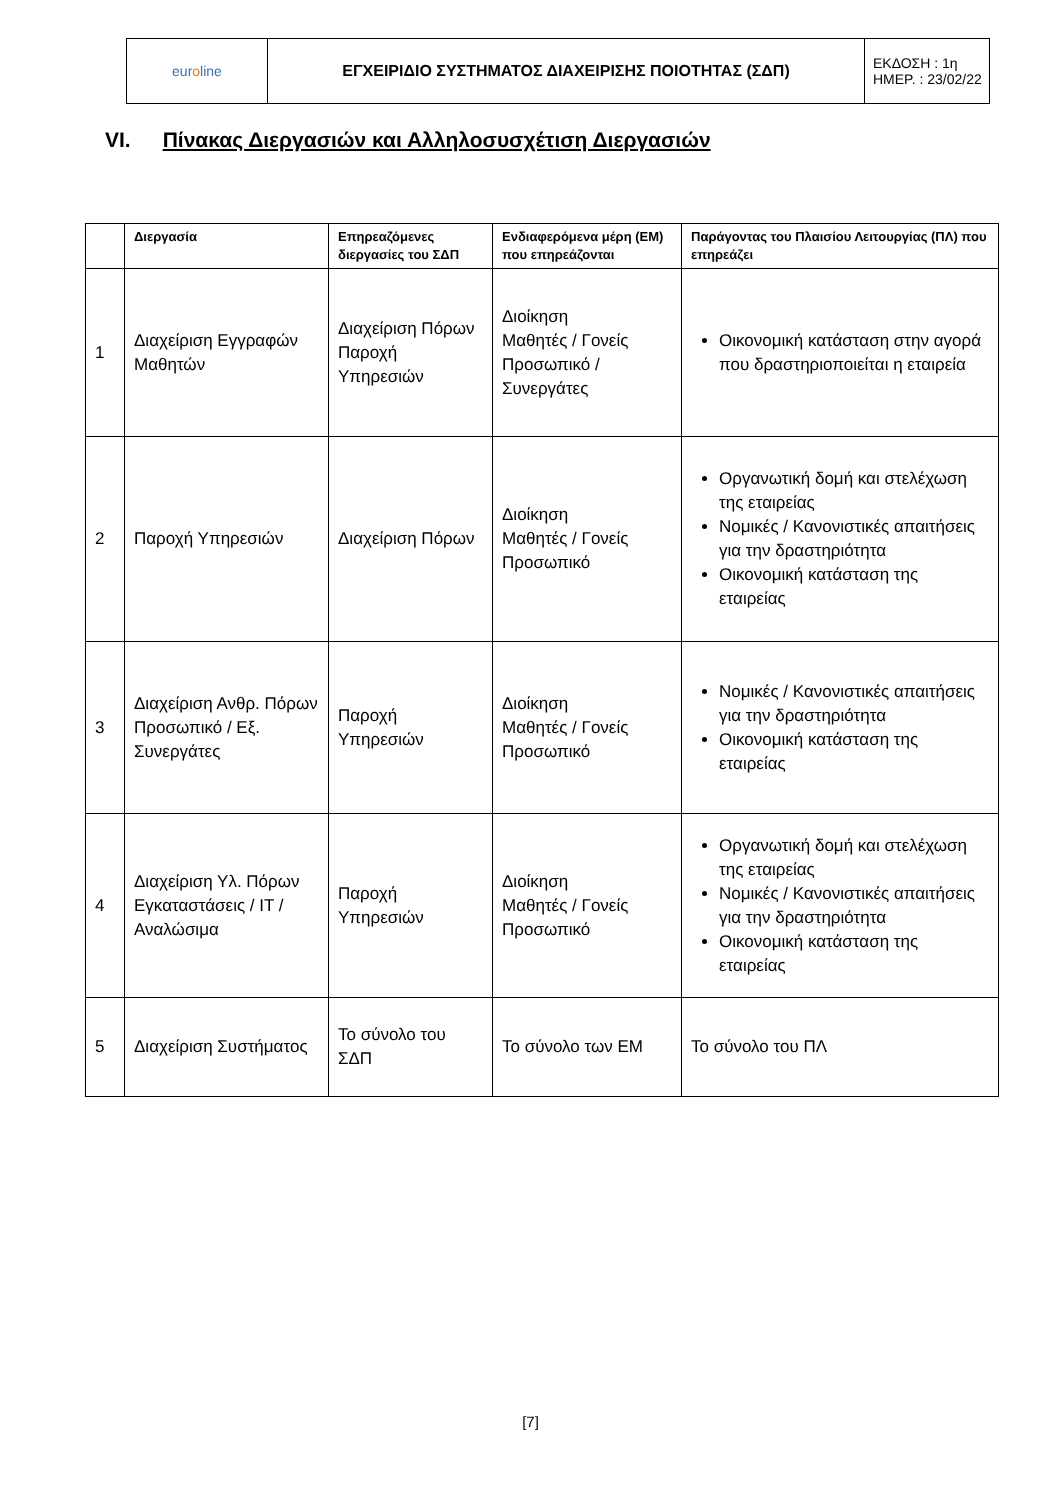| eur o line | ΕΓΧΕΙΡΙΔΙΟ ΣΥΣΤΗΜΑΤΟΣ ΔΙΑΧΕΙΡΙΣΗΣ ΠΟΙΟΤΗΤΑΣ (ΣΔΠ) | ΕΚΔΟΣΗ : 1η ΗΜΕΡ. : 23/02/22 |
VI. Πίνακας Διεργασιών και Αλληλοσυσχέτιση Διεργασιών
| | Διεργασία | Επηρεαζόμενες διεργασίες του ΣΔΠ | Ενδιαφερόμενα μέρη (ΕΜ) που επηρεάζονται | Παράγοντας του Πλαισίου Λειτουργίας (ΠΛ) που επηρεάζει |
| --- | --- | --- | --- | --- |
| 1 | Διαχείριση Εγγραφών Μαθητών | Διαχείριση Πόρων Παροχή Υπηρεσιών | Διοίκηση Μαθητές / Γονείς Προσωπικό / Συνεργάτες | Οικονομική κατάσταση στην αγορά που δραστηριοποιείται η εταιρεία |
| 2 | Παροχή Υπηρεσιών | Διαχείριση Πόρων | Διοίκηση Μαθητές / Γονείς Προσωπικό | Οργανωτική δομή και στελέχωση της εταιρείας Νομικές / Κανονιστικές απαιτήσεις για την δραστηριότητα Οικονομική κατάσταση της εταιρείας |
| 3 | Διαχείριση Ανθρ. Πόρων Προσωπικό / Εξ. Συνεργάτες | Παροχή Υπηρεσιών | Διοίκηση Μαθητές / Γονείς Προσωπικό | Νομικές / Κανονιστικές απαιτήσεις για την δραστηριότητα Οικονομική κατάσταση της εταιρείας |
| 4 | Διαχείριση Υλ. Πόρων Εγκαταστάσεις / IT / Αναλώσιμα | Παροχή Υπηρεσιών | Διοίκηση Μαθητές / Γονείς Προσωπικό | Οργανωτική δομή και στελέχωση της εταιρείας Νομικές / Κανονιστικές απαιτήσεις για την δραστηριότητα Οικονομική κατάσταση της εταιρείας |
| 5 | Διαχείριση Συστήματος | Το σύνολο του ΣΔΠ | Το σύνολο των ΕΜ | Το σύνολο του ΠΛ |
[7]